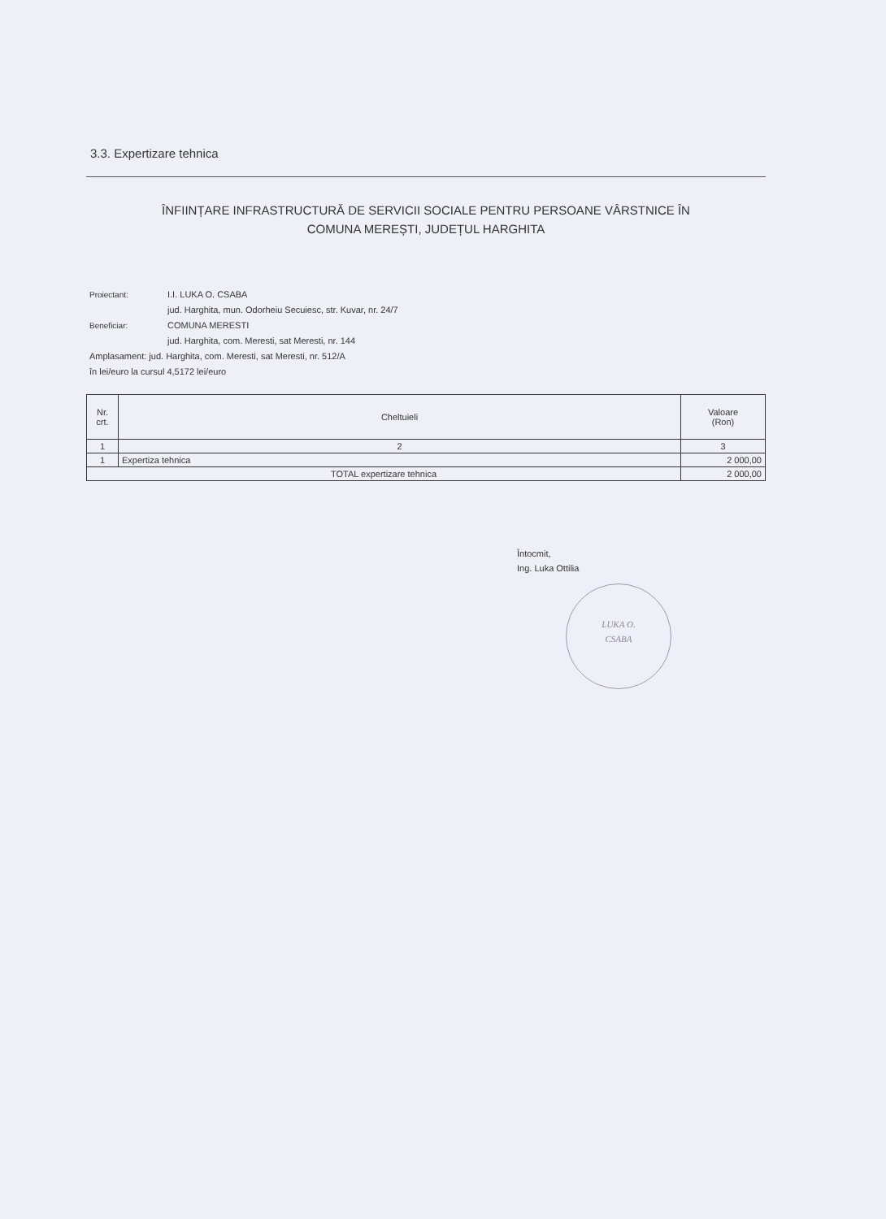3.3. Expertizare tehnica
ÎNFIINȚARE INFRASTRUCTURĂ DE SERVICII SOCIALE PENTRU PERSOANE VÂRSTNICE ÎN
COMUNA MEREȘTI, JUDEȚUL HARGHITA
Proiectant: I.I. LUKA O. CSABA
jud. Harghita, mun. Odorheiu Secuiesc, str. Kuvar, nr. 24/7
Beneficiar: COMUNA MERESTI
jud. Harghita, com. Meresti, sat Meresti, nr. 144
Amplasament: jud. Harghita, com. Meresti, sat Meresti, nr. 512/A
în lei/euro la cursul 4,5172 lei/euro
| Nr. crt. | Cheltuieli | Valoare (Ron) |
| --- | --- | --- |
| 1 | 2 | 3 |
| 1 | Expertiza tehnica | 2 000,00 |
| TOTAL expertizare tehnica | | 2 000,00 |
Întocmit,
Ing. Luka Ottilia
LUKA O.
CSABA